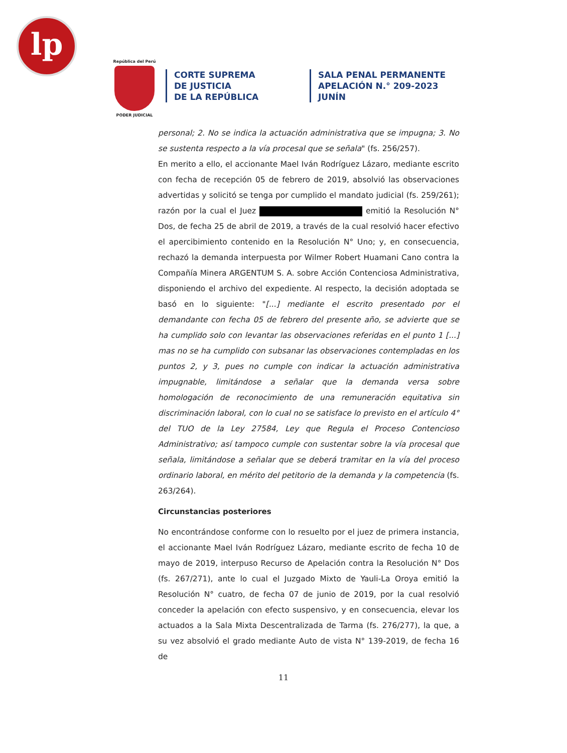lp
República del Perú
PODER JUDICIAL
CORTE SUPREMA
DE JUSTICIA
DE LA REPÚBLICA
SALA PENAL PERMANENTE
APELACIÓN N.° 209-2023
JUNÍN
personal; 2. No se indica la actuación administrativa que se impugna; 3. No se sustenta respecto a la vía procesal que se señala" (fs. 256/257).
En merito a ello, el accionante Mael Iván Rodríguez Lázaro, mediante escrito con fecha de recepción 05 de febrero de 2019, absolvió las observaciones advertidas y solicitó se tenga por cumplido el mandato judicial (fs. 259/261); razón por la cual el Juez emitió la Resolución N° Dos, de fecha 25 de abril de 2019, a través de la cual resolvió hacer efectivo el apercibimiento contenido en la Resolución N° Uno; y, en consecuencia, rechazó la demanda interpuesta por Wilmer Robert Huamani Cano contra la Compañía Minera ARGENTUM S. A. sobre Acción Contenciosa Administrativa, disponiendo el archivo del expediente. Al respecto, la decisión adoptada se basó en lo siguiente: "[...] mediante el escrito presentado por el demandante con fecha 05 de febrero del presente año, se advierte que se ha cumplido solo con levantar las observaciones referidas en el punto 1 [...] mas no se ha cumplido con subsanar las observaciones contempladas en los puntos 2, y 3, pues no cumple con indicar la actuación administrativa impugnable, limitándose a señalar que la demanda versa sobre homologación de reconocimiento de una remuneración equitativa sin discriminación laboral, con lo cual no se satisface lo previsto en el artículo 4° del TUO de la Ley 27584, Ley que Regula el Proceso Contencioso Administrativo; así tampoco cumple con sustentar sobre la vía procesal que señala, limitándose a señalar que se deberá tramitar en la vía del proceso ordinario laboral, en mérito del petitorio de la demanda y la competencia (fs. 263/264).
Circunstancias posteriores
No encontrándose conforme con lo resuelto por el juez de primera instancia, el accionante Mael Iván Rodríguez Lázaro, mediante escrito de fecha 10 de mayo de 2019, interpuso Recurso de Apelación contra la Resolución N° Dos (fs. 267/271), ante lo cual el Juzgado Mixto de Yauli-La Oroya emitió la Resolución N° cuatro, de fecha 07 de junio de 2019, por la cual resolvió conceder la apelación con efecto suspensivo, y en consecuencia, elevar los actuados a la Sala Mixta Descentralizada de Tarma (fs. 276/277), la que, a su vez absolvió el grado mediante Auto de vista N° 139-2019, de fecha 16 de
11